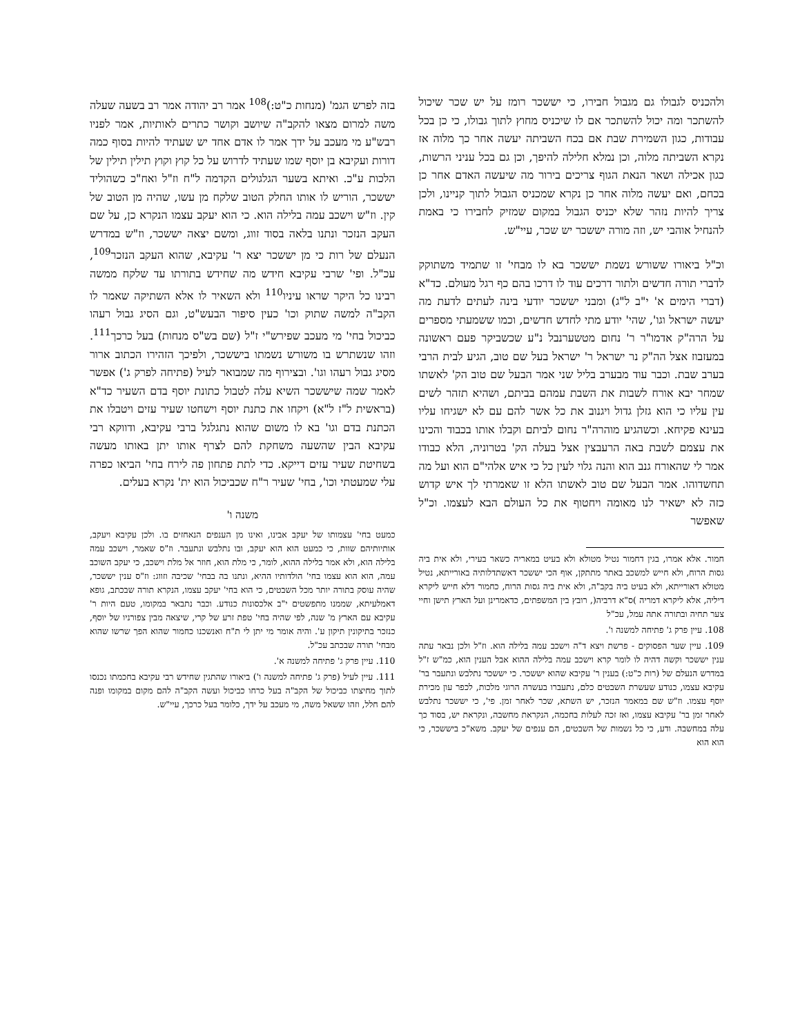ולהכניס לגבולו גם מגבול חבירו, כי יששכר רומז על יש שכר שיכול להשתכר ומה יכול להשתכר אם לו שיכניס מחוץ לתוך גבולו, כי כן בכל עבודות, כגון השמירת שבת אם בכח השביתה יעשה אחר כך מלוה אז נקרא השביתה מלוה, וכן נמלא חלילה להיפך, וכן גם בכל עניני הרשות, כגון אכילה ושאר הנאת הגוף צריכים בירור מה שיעשה האדם אחר כן בכחם, ואם יעשה מלוה אחר כן נקרא שמכניס הגבול לתוך קניינו, ולכן צריך להיות נזהר שלא יכניס הגבול במקום שמזיק לחבירו כי באמת להנחיל אוהבי יש, וזה מורה יששכר יש שכר, עיי"ש.
וכ"ל ביאורו ששורש נשמת יששכר בא לו מבחי' זו שתמיד משתוקק לדברי תורה חדשים ולתור דרכים עוד לו דרכו בהם כף רגל מעולם. כד"א (דברי הימים א' י"ב ל"ג) ומבני יששכר יודעי בינה לעתים לדעת מה יעשה ישראל וגו', שהי' יודע מתי לחדש חדשים, וכמו ששמעתי מספרים על הרה"ק אדמו"ר ר' נחום מטשערנבל נ"ע שכשביקר פעם ראשונה במעזבוז אצל הה"ק נר ישראל ר' ישראל בעל שם טוב, הגיע לבית הרבי בערב שבת. וכבר עוד מבערב בליל שני אמר הבעל שם טוב הק' לאשתו שמחר יבא אורח לשבות את השבת עמהם בביתם, ושהיא תזהר לשים עין עליו כי הוא גזלן גדול ויגנוב את כל אשר להם עם לא ישגיחו עליו בעינא פקיחא. וכשהגיע מוהרה"ר נחום לביתם וקבלו אותו בכבוד והכינו את עצמם לשבת באה הרעבצין אצל בעלה הק' בטרוניה, הלא כבודו אמר לי שהאורח גנב הוא והנה גלוי לעין כל כי איש אלהי"ם הוא ועל מה תחשדוהו. אמר הבעל שם טוב לאשתו הלא זו שאמרתי לך איש קדוש כזה לא ישאיר לנו מאומה ויחטוף את כל העולם הבא לעצמו. וכ"ל שאפשר
חמור. אלא אמרו, בגין דחמור נטיל מטולא ולא בעיט במאריה כשאר בעירי, ולא אית ביה גסות הרוח, ולא חייש למשכב באתר מתתקן, אוף הכי יששכר דאשתדלותיה באורייתא, נטיל מטולא דאורייתא, ולא בעיט ביה בקב"ה, ולא אית ביה גסות הרוח, כחמור דלא חייש ליקרא דיליה, אלא ליקרא דמריה )ס"א דרביה(, רובץ בין המשפתים, כדאמרינן ועל הארץ תישן וחיי צער תחיה ובתורה אתה עמל, עכ"ל
108. עיין פרק ג' פתיחה למשנה ו'.
109. עיין שער הפסוקים - פרשת ויצא ד"ה וישכב עמה בלילה הוא. וז"ל ולכן נבאר עתה ענין יששכר וקשה דהיה לו לומר קרא וישכב עמה בלילה ההוא אבל הענין הוא, כמ"ש ז"ל במדרש הנעלם של (רות כ"ט:) בענין ר' עקיבא שהוא יששכר. כי יששכר נתלבש ונתעבר בר' עקיבא עצמו, כנודע שעשרת השבטים כלם, נתעברו בעשרה הרוגי מלכות, לכפר עון מכירת יוסף עצמו. וז"ש שם במאמר הנזכר, יש השתא, שכר לאחר זמן. פי', כי יששכר נתלבש לאחר זמן בר' עקיבא עצמו, ואז זכה לעלות בחכמה, הנקראת מחשבה, ונקראת יש, בסוד כך עלה במחשבה. ודע, כי כל נשמות של השבטים, הם ענפים של יעקב. משא"כ ביששכר, כי הוא הוא
בזה לפרש הגמ' (מנחות כ"ט:)<sup>108</sup> אמר רב יהודה אמר רב בשעה שעלה משה למרום מצאו להקב"ה שיושב וקושר כתרים לאותיות, אמר לפניו רבש"ע מי מעכב על ידך אמר לו אדם אחד יש שעתיד להיות בסוף כמה דורות ועקיבא בן יוסף שמו שעתיד לדרוש על כל קוץ וקוץ תילין תילין של הלכות ע"כ. ואיתא בשער הגלגולים הקדמה ל"ח וז"ל ואח"כ כשהוליד יששכר, הוריש לו אותו החלק הטוב שלקח מן עשו, שהיה מן הטוב של קין. וז"ש וישכב עמה בלילה הוא. כי הוא יעקב עצמו הנקרא כן, על שם העקב הנזכר ונתנו בלאה בסוד זווג, ומשם יצאה יששכר, וז"ש במדרש הנעלם של רות כי מן יששכר יצא ר' עקיבא, שהוא העקב הנזכר<sup>109</sup>, עכ"ל. ופי' שרבי עקיבא חידש מה שחידש בתורתו עד שלקח ממשה רבינו כל היקר שראו עיניו<sup>110</sup> ולא השאיר לו אלא השתיקה שאמר לו הקב"ה למשה שתוק וכו' כעין סיפור הבעש"ט, וגם הסיג גבול רעהו כביכול בחי' מי מעכב שפירש"י ז"ל (שם בש"ס מנחות) בעל כרכך<sup>111</sup>. וזהו שנשתרש בו משורש נשמתו ביששכר, ולפיכך הזהירו הכתוב ארור מסיג גבול רעהו וגו'. ובצירוף מה שמבואר לעיל (פתיחה לפרק ג') אפשר לאמר שמה שיששכר השיא עלה לטבול כתונת יוסף בדם השעיר כד"א (בראשית ל"ז ל"א) ויקחו את כתנת יוסף וישחטו שעיר עזים ויטבלו את הכתנת בדם וגו' בא לו משום שהוא נתגלגל ברבי עקיבא, ודווקא רבי עקיבא הבין שהשעה משחקת להם לצרף אותו יתן באותו מעשה בשחיטת שעיר עזים דייקא. כדי לתת פתחון פה לירח בחי' הביאו כפרה עלי שמעטתי וכו', בחי' שעיר ר"ח שכביכול הוא ית' נקרא בעלים.
משנה ו'
כמעט בחי' עצמותו של יעקב אבינו, ואינו מן הענפים הנאחזים בו. ולכן עקיבא ויעקב, אותיותיהם שוות, כי כמעט הוא הוא יעקב, ובו נתלבש ונתעבר. וז"ס שאמר, וישכב עמה בלילה הוא, ולא אמר בלילה ההוא, לומר, כי מלת הוא, חוזר אל מלת וישכב, כי יעקב השוכב עמה, הוא הוא עצמו בחי' הולדותיו ההיא, ונתנו בה בבחי' שכיבה וזווג: וז"ס ענין יששכר, שהיה עוסק בתורה יותר מכל השבטים, כי הוא בחי' יעקב עצמו, הנקרא תורה שבכתב, גופא דאמלעיתא, שממנו מתפשטים י"ב אלכסונות כנודע. וכבר נתבאר במקומו, טעם היות ר' עקיבא עם הארץ מ' שנה, לפי שהיה בחי' טפת זרע של קרי, שיצאה מבין צפורניו של יוסף, כנזכר בתיקונין תיקון ע'. והיה אומר מי יתן לי ת"ח ואנשכנו כחמור שהוא הפך שרשו שהוא מבחי' תורה שבכתב עכ"ל.
110. עיין פרק ג' פתיחה למשנה א'.
111. עיין לעיל (פרק ג' פתיחה למשנה ו') ביאורו שהתגין שחידש רבי עקיבא בחכמתו נכנסו לתוך מחיצתו כביכול של הקב"ה בעל כרחו כביכול ועשה הקב"ה להם מקום במקומו ופנה להם חלל, וזהו ששאל משה, מי מעכב על ידך, כלומר בעל כרכך, עיי"ש.